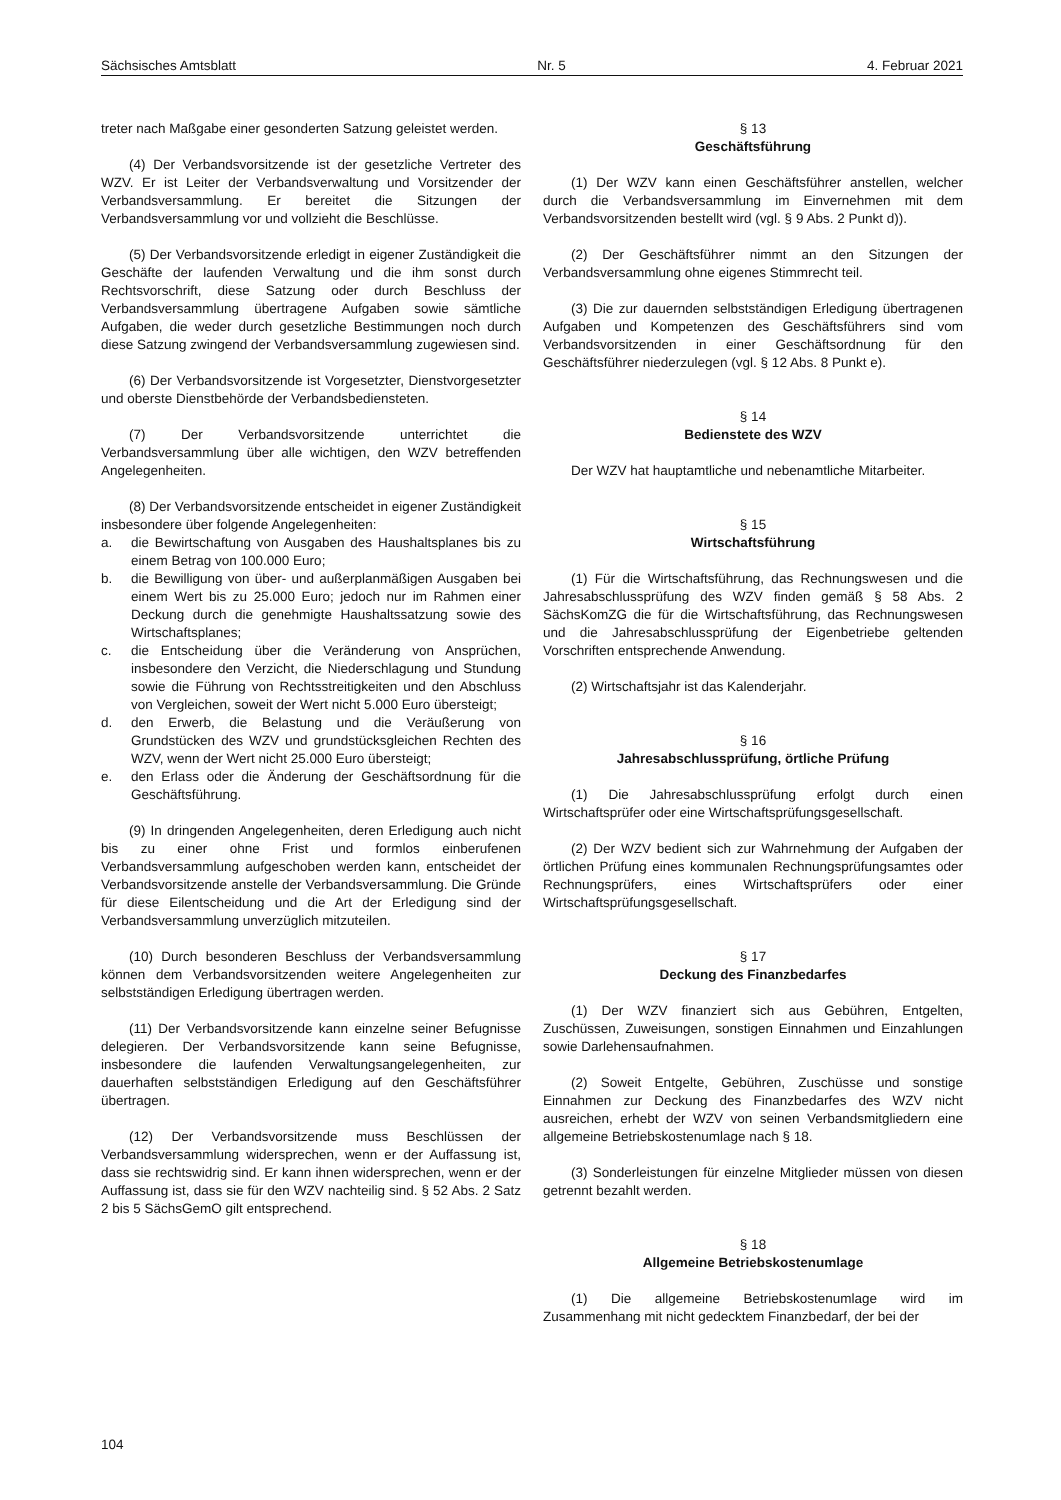Sächsisches Amtsblatt Nr. 5 4. Februar 2021
treter nach Maßgabe einer gesonderten Satzung geleistet werden.
(4) Der Verbandsvorsitzende ist der gesetzliche Vertreter des WZV. Er ist Leiter der Verbandsverwaltung und Vorsitzender der Verbandsversammlung. Er bereitet die Sitzungen der Verbandsversammlung vor und vollzieht die Beschlüsse.
(5) Der Verbandsvorsitzende erledigt in eigener Zuständigkeit die Geschäfte der laufenden Verwaltung und die ihm sonst durch Rechtsvorschrift, diese Satzung oder durch Beschluss der Verbandsversammlung übertragene Aufgaben sowie sämtliche Aufgaben, die weder durch gesetzliche Bestimmungen noch durch diese Satzung zwingend der Verbandsversammlung zugewiesen sind.
(6) Der Verbandsvorsitzende ist Vorgesetzter, Dienstvorgesetzter und oberste Dienstbehörde der Verbandsbediensteten.
(7) Der Verbandsvorsitzende unterrichtet die Verbandsversammlung über alle wichtigen, den WZV betreffenden Angelegenheiten.
(8) Der Verbandsvorsitzende entscheidet in eigener Zuständigkeit insbesondere über folgende Angelegenheiten:
a. die Bewirtschaftung von Ausgaben des Haushaltsplanes bis zu einem Betrag von 100.000 Euro;
b. die Bewilligung von über- und außerplanmäßigen Ausgaben bei einem Wert bis zu 25.000 Euro; jedoch nur im Rahmen einer Deckung durch die genehmigte Haushaltssatzung sowie des Wirtschaftsplanes;
c. die Entscheidung über die Veränderung von Ansprüchen, insbesondere den Verzicht, die Niederschlagung und Stundung sowie die Führung von Rechtsstreitigkeiten und den Abschluss von Vergleichen, soweit der Wert nicht 5.000 Euro übersteigt;
d. den Erwerb, die Belastung und die Veräußerung von Grundstücken des WZV und grundstücksgleichen Rechten des WZV, wenn der Wert nicht 25.000 Euro übersteigt;
e. den Erlass oder die Änderung der Geschäftsordnung für die Geschäftsführung.
(9) In dringenden Angelegenheiten, deren Erledigung auch nicht bis zu einer ohne Frist und formlos einberufenen Verbandsversammlung aufgeschoben werden kann, entscheidet der Verbandsvorsitzende anstelle der Verbandsversammlung. Die Gründe für diese Eilentscheidung und die Art der Erledigung sind der Verbandsversammlung unverzüglich mitzuteilen.
(10) Durch besonderen Beschluss der Verbandsversammlung können dem Verbandsvorsitzenden weitere Angelegenheiten zur selbstständigen Erledigung übertragen werden.
(11) Der Verbandsvorsitzende kann einzelne seiner Befugnisse delegieren. Der Verbandsvorsitzende kann seine Befugnisse, insbesondere die laufenden Verwaltungsangelegenheiten, zur dauerhaften selbstständigen Erledigung auf den Geschäftsführer übertragen.
(12) Der Verbandsvorsitzende muss Beschlüssen der Verbandsversammlung widersprechen, wenn er der Auffassung ist, dass sie rechtswidrig sind. Er kann ihnen widersprechen, wenn er der Auffassung ist, dass sie für den WZV nachteilig sind. § 52 Abs. 2 Satz 2 bis 5 SächsGemO gilt entsprechend.
§ 13
Geschäftsführung
(1) Der WZV kann einen Geschäftsführer anstellen, welcher durch die Verbandsversammlung im Einvernehmen mit dem Verbandsvorsitzenden bestellt wird (vgl. § 9 Abs. 2 Punkt d)).
(2) Der Geschäftsführer nimmt an den Sitzungen der Verbandsversammlung ohne eigenes Stimmrecht teil.
(3) Die zur dauernden selbstständigen Erledigung übertragenen Aufgaben und Kompetenzen des Geschäftsführers sind vom Verbandsvorsitzenden in einer Geschäftsordnung für den Geschäftsführer niederzulegen (vgl. § 12 Abs. 8 Punkt e).
§ 14
Bedienstete des WZV
Der WZV hat hauptamtliche und nebenamtliche Mitarbeiter.
§ 15
Wirtschaftsführung
(1) Für die Wirtschaftsführung, das Rechnungswesen und die Jahresabschlussprüfung des WZV finden gemäß § 58 Abs. 2 SächsKomZG die für die Wirtschaftsführung, das Rechnungswesen und die Jahresabschlussprüfung der Eigenbetriebe geltenden Vorschriften entsprechende Anwendung.
(2) Wirtschaftsjahr ist das Kalenderjahr.
§ 16
Jahresabschlussprüfung, örtliche Prüfung
(1) Die Jahresabschlussprüfung erfolgt durch einen Wirtschaftsprüfer oder eine Wirtschaftsprüfungsgesellschaft.
(2) Der WZV bedient sich zur Wahrnehmung der Aufgaben der örtlichen Prüfung eines kommunalen Rechnungsprüfungsamtes oder Rechnungsprüfers, eines Wirtschaftsprüfers oder einer Wirtschaftsprüfungsgesellschaft.
§ 17
Deckung des Finanzbedarfes
(1) Der WZV finanziert sich aus Gebühren, Entgelten, Zuschüssen, Zuweisungen, sonstigen Einnahmen und Einzahlungen sowie Darlehensaufnahmen.
(2) Soweit Entgelte, Gebühren, Zuschüsse und sonstige Einnahmen zur Deckung des Finanzbedarfes des WZV nicht ausreichen, erhebt der WZV von seinen Verbandsmitgliedern eine allgemeine Betriebskostenumlage nach § 18.
(3) Sonderleistungen für einzelne Mitglieder müssen von diesen getrennt bezahlt werden.
§ 18
Allgemeine Betriebskostenumlage
(1) Die allgemeine Betriebskostenumlage wird im Zusammenhang mit nicht gedecktem Finanzbedarf, der bei der
104